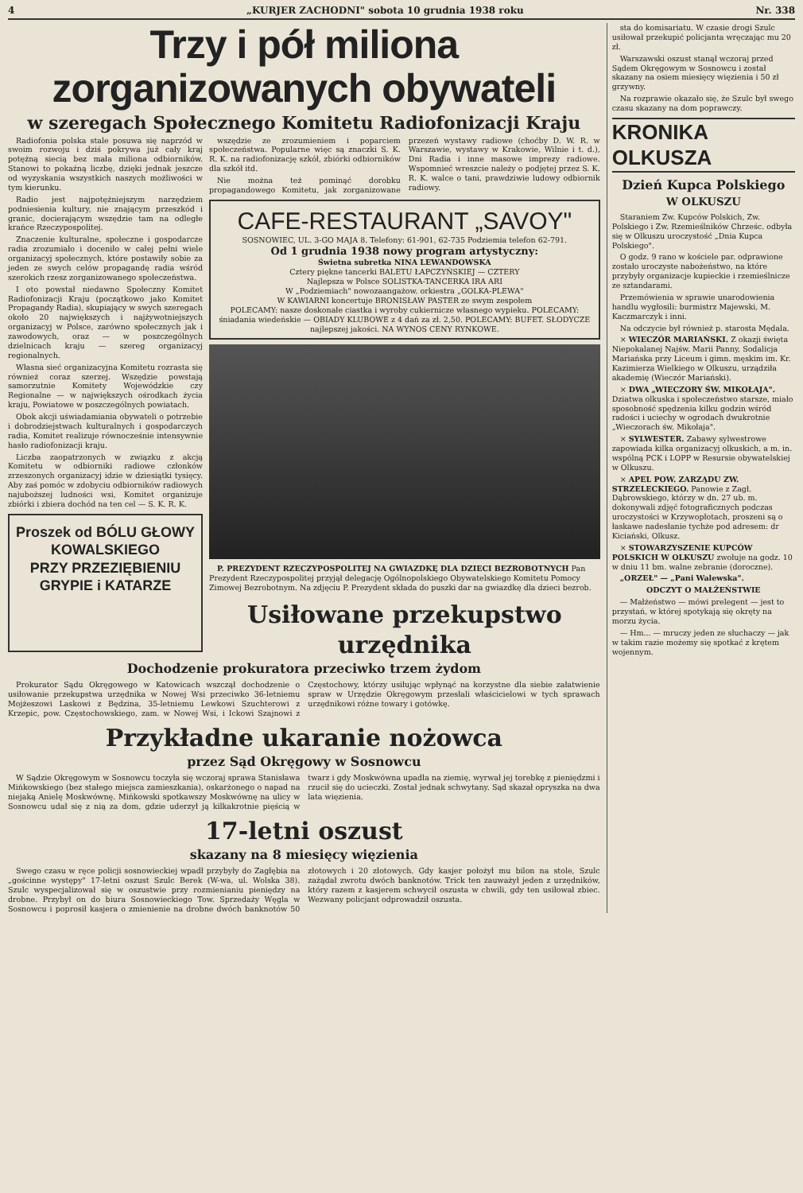4 „KURJER ZACHODNI" sobota 10 grudnia 1938 roku Nr. 338
Trzy i pół miliona zorganizowanych obywateli
w szeregach Społecznego Komitetu Radiofonizacji Kraju
Radiofonia polska stale posuwa się naprzód w swoim rozwoju i dziś pokrywa już cały kraj potężną siecią bez mała miliona odbiorników. Stanowi to pokaźną liczbę, dzięki jednak jeszcze od wyzyskania wszystkich naszych możliwości w tym kierunku.
Radio jest najpotężniejszym narzędziem podniesienia kultury, nie znającym przeszkód i granic, docierającym wszędzie tam na odległe krańce Rzeczypospolitej.
Znaczenie kulturalne, społeczne i gospodarcze radia zrozumiało i doceniło w całej pełni wiele organizacyj społecznych, które postawiły sobie za jeden ze swych celów propagandę radia wśród szerokich rzesz zorganizowanego społeczeństwa.
I oto powstał niedawno Społeczny Komitet Radiofonizacji Kraju (początkowo jako Komitet Propagandy Radia), skupiający w swych szeregach około 20 największych i najżywotniejszych organizacyj w Polsce, zarówno społecznych jak i zawodowych, oraz — w poszczególnych dzielnicach kraju — szereg organizacyj regionalnych.
Własna sieć organizacyjna Komitetu rozrasta się również coraz szerzej. Wszędzie powstają samorzutnie Komitety Wojewódzkie czy Regionalne — w największych ośrodkach życia kraju, Powiatowe w poszczególnych powiatach.
Obok akcji uświadamiania obywateli o potrzebie i dobrodziejstwach kulturalnych i gospodarczych radia, Komitet realizuje równocześnie intensywnie hasło radiofonizacji kraju.
Liczba zaopatrzonych w związku z akcją Komitetu w odbiorniki radiowe członków zrzeszonych organizacyj idzie w dziesiątki tysięcy. Aby zaś pomóc w zdobyciu odbiorników radiowych najuboższej ludności wsi, Komitet organizuje zbiórki i zbiera dochód na ten cel — S. K. R. K.
Proszek od BÓLU GŁOWY
KOWALSKIEGO
PRZY PRZEZIĘBIENIU GRYPIE i KATARZE
wszędzie ze zrozumieniem i poparciem społeczeństwa. Popularne więc są znaczki S. K. R. K. na radiofonizację szkół, zbiórki odbiorników dla szkół itd.
Nie można też pominąć dorobku propagandowego Komitetu, jak zorganizowane przezeń wystawy radiowe (choćby D. W. R. w Warszawie, wystawy w Krakowie, Wilnie i t. d.), Dni Radia i inne masowe imprezy radiowe. Wspomnieć wreszcie należy o podjętej przez S. K. R. K. walce o tani, prawdziwie ludowy odbiornik radiowy.
CAFE-RESTAURANT „SAVOY"
SOSNOWIEC, UL. 3-GO MAJA 8. Telefony: 61-901, 62-735 Podziemia telefon 62-791.
Od 1 grudnia 1938 nowy program artystyczny:
Świetna subretka NINA LEWANDOWSKA
Cztery piękne tancerki BALETU ŁAPCZYŃSKIEJ — CZTERY
Najlepsza w Polsce SOLISTKA-TANCERKA IRA ARI
W „Podziemiach" nowozaangażow. orkiestra „GOLKA-PLEWA"
W KAWIARNI koncertuje BRONISŁAW PASTER ze swym zespołem
POLECAMY: nasze doskonałe ciastka i wyroby cukiernicze własnego wypieku. POLECAMY: śniadania wiedeńskie — OBIADY KLUBOWE z 4 dań za zł. 2,50. POLECAMY: BUFET. SŁODYCZE najlepszej jakości. NA WYNOS CENY RYNKOWE.
P. PREZYDENT RZECZYPOSPOLITEJ NA GWIAZDKĘ DLA DZIECI BEZROBOTNYCH Pan Prezydent Rzeczypospolitej przyjął delegację Ogólnopolskiego Obywatelskiego Komitetu Pomocy Zimowej Bezrobotnym. Na zdjęciu P. Prezydent składa do puszki dar na gwiazdkę dla dzieci bezrob.
Usiłowane przekupstwo urzędnika
Dochodzenie prokuratora przeciwko trzem żydom
Prokurator Sądu Okręgowego w Katowicach wszczął dochodzenie o usiłowanie przekupstwa urzędnika w Nowej Wsi przeciwko 36-letniemu Mojżeszowi Laskowi z Będzina, 35-letniemu Lewkowi Szuchterowi z Krzepic, pow. Częstochowskiego, zam. w Nowej Wsi, i Ickowi Szajnowi z Częstochowy, którzy usiłując wpłynąć na korzystne dla siebie załatwienie spraw w Urzędzie Okręgowym przesłali właścicielowi w tych sprawach urzędnikowi różne towary i gotówkę.
Przykładne ukaranie nożowca
przez Sąd Okręgowy w Sosnowcu
W Sądzie Okręgowym w Sosnowcu toczyła się wczoraj sprawa Stanisława Mińkowskiego (bez stałego miejsca zamieszkania), oskarżonego o napad na niejaką Anielę Moskwównę. Mińkowski spotkawszy Moskwównę na ulicy w Sosnowcu udał się z nią za dom, gdzie uderzył ją kilkakrotnie pięścią w twarz i gdy Moskwówna upadła na ziemię, wyrwał jej torebkę z pieniędzmi i rzucił się do ucieczki. Został jednak schwytany. Sąd skazał opryszka na dwa lata więzienia.
17-letni oszust
skazany na 8 miesięcy więzienia
Swego czasu w ręce policji sosnowieckiej wpadł przybyły do Zagłębia na „gościnne występy" 17-letni oszust Szulc Berek (W-wa, ul. Wolska 38). Szulc wyspecjalizował się w oszustwie przy rozmienianiu pieniędzy na drobne. Przybył on do biura Sosnowieckiego Tow. Sprzedaży Węgla w Sosnowcu i poprosił kasjera o zmienienie na drobne dwóch banknotów 50 złotowych i 20 złotowych. Gdy kasjer położył mu bilon na stole, Szulc zażądał zwrotu dwóch banknotów. Trick ten zauważył jeden z urzędników, który razem z kasjerem schwycił oszusta w chwili, gdy ten usiłował zbiec. Wezwany policjant odprowadził oszusta.
sta do komisariatu. W czasie drogi Szulc usiłował przekupić policjanta wręczając mu 20 zł.
Warszawski oszust stanął wczoraj przed Sądem Okręgowym w Sosnowcu i został skazany na osiem miesięcy więzienia i 50 zł grzywny.
Na rozprawie okazało się, że Szulc był swego czasu skazany na dom poprawczy.
KRONIKA OLKUSZA
Dzień Kupca Polskiego
W OLKUSZU
Staraniem Zw. Kupców Polskich, Zw. Polskiego i Zw. Rzemieślników Chrześc. odbyła się w Olkuszu uroczystość „Dnia Kupca Polskiego".
O godz. 9 rano w kościele par. odprawione zostało uroczyste nabożeństwo, na które przybyły organizacje kupieckie i rzemieślnicze ze sztandarami.
Przemówienia w sprawie unarodowienia handlu wygłosili: burmistrz Majewski, M. Kaczmarczyk i inni.
Na odczycie był również p. starosta Mędala.
× WIECZÓR MARIAŃSKI. Z okazji święta Niepokalanej Najśw. Marii Panny, Sodalicja Mariańska przy Liceum i gimn. męskim im. Kr. Kazimierza Wielkiego w Olkuszu, urządziła akademię (Wieczór Mariański).
× DWA „WIECZORY ŚW. MIKOŁAJA". Dziatwa olkuska i społeczeństwo starsze, miało sposobność spędzenia kilku godzin wśród radości i uciechy w ogrodach dwukrotnie „Wieczorach św. Mikołaja".
× SYLWESTER. Zabawy sylwestrowe zapowiada kilka organizacyj olkuskich, a m. in. wspólną PCK i LOPP w Resursie obywatelskiej w Olkuszu.
× APEL POW. ZARZĄDU ZW. STRZELECKIEGO. Panowie z Zagł. Dąbrowskiego, którzy w dn. 27 ub. m. dokonywali zdjęć fotograficznych podczas uroczystości w Krzywopłotach, proszeni są o łaskawe nadesłanie tychże pod adresem: dr Kiciański, Olkusz.
× STOWARZYSZENIE KUPCÓW POLSKICH W OLKUSZU zwołuje na godz. 10 w dniu 11 bm. walne zebranie (doroczne).
„ORZEŁ" — „Pani Walewska".
ODCZYT O MAŁŻEŃSTWIE
— Małżeństwo — mówi prelegent — jest to przystań, w której spotykają się okręty na morzu życia.
— Hm... — mruczy jeden ze słuchaczy — jak w takim razie możemy się spotkać z krętem wojennym.